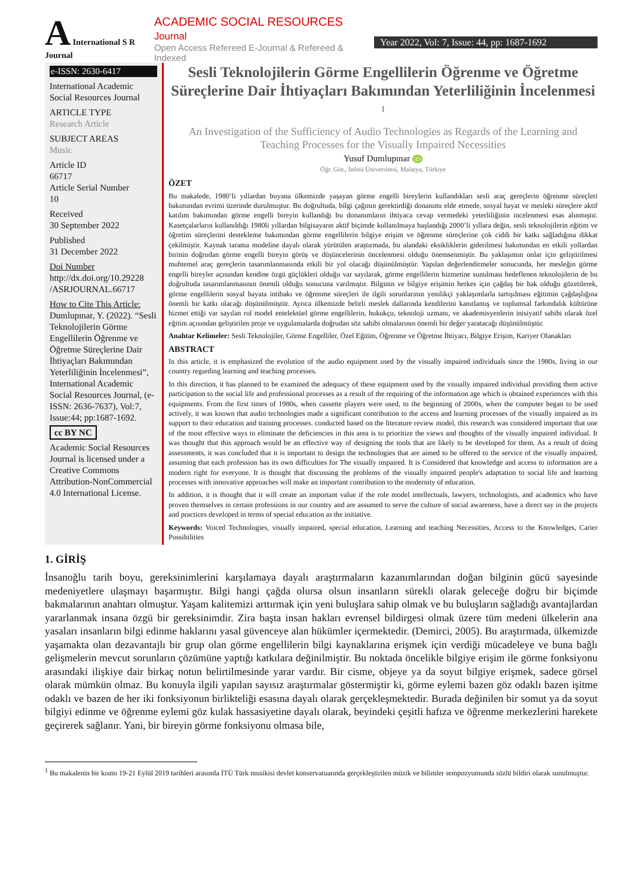A International S R Journal
ACADEMIC SOCIAL RESOURCES Journal
Open Access Refereed E-Journal & Refereed & Indexed
Year 2022, Vol: 7, Issue: 44, pp: 1687-1692
e-ISSN: 2630-6417
International Academic Social Resources Journal
ARTICLE TYPE
Research Article
SUBJECT AREAS
Music
Article ID
66717
Article Serial Number
10
Received
30 September 2022
Published
31 December 2022
Doi Number
http://dx.doi.org/10.29228 /ASRJOURNAL.66717
How to Cite This Article:
Dumlupınar, Y. (2022). “Sesli Teknolojilerin Görme Engellilerin Öğrenme ve Öğretme Süreçlerine Dair İhtiyaçları Bakımından Yeterliliğinin İncelenmesi”, International Academic Social Resources Journal, (e-ISSN: 2636-7637), Vol:7, Issue:44; pp:1687-1692.
cc BY NC
Academic Social Resources Journal is licensed under a Creative Commons Attribution-NonCommercial 4.0 International License.
Sesli Teknolojilerin Görme Engellilerin Öğrenme ve Öğretme Süreçlerine Dair İhtiyaçları Bakımından Yeterliliğinin İncelenmesi <sup>1</sup>
An Investigation of the Sufficiency of Audio Technologies as Regards of the Learning and Teaching Processes for the Visually Impaired Necessities
Yusuf Dumlupınar iD
Öğr. Gör., İnönü Üniversitesi, Malatya, Türkiye
ÖZET
Bu makalede, 1980’li yıllardan buyana ülkemizde yaşayan görme engelli bireylerin kullandıkları sesli araç gereçlerin öğrenme süreçleri bakımından evrimi üzerinde durulmuştur. Bu doğrultuda, bilgi çağının gerektirdiği donanımı elde etmede, sosyal hayat ve mesleki süreçlere aktif katılım bakımından görme engelli bireyin kullandığı bu donanımların ihtiyaca cevap vermedeki yeterliliğinin incelenmesi esas alınmıştır. Kasetçalarların kullanıldığı 1980li yıllardan bilgisayarın aktif biçimde kullanılmaya başlandığı 2000’li yıllara değin, sesli teknolojilerin eğitim ve öğretim süreçlerini destekleme bakımından görme engellilerin bilgiye erişim ve öğrenme süreçlerine çok ciddi bir katkı sağladığına dikkat çekilmiştir. Kaynak tarama modeline dayalı olarak yürütülen araştırmada, bu alandaki eksikliklerin giderilmesi bakımından en etkili yollardan birinin doğrudan görme engelli bireyin görüş ve düşüncelerinin öncelenmesi olduğu önemsenmiştir. Bu yaklaşımın onlar için geliştirilmesi muhtemel araç gereçlerin tasarımlanmasında etkili bir yol olacağı düşünülmüştür. Yapılan değerlendirmeler sonucunda, her mesleğin görme engelli bireyler açısından kendine özgü güçlükleri olduğu var sayılarak, görme engellilerin hizmetine sunulması hedeflenen teknolojilerin de bu doğrultuda tasarımlanmasının önemli olduğu sonucuna varılmıştır. Bilginin ve bilgiye erişimin herkes için çağdaş bir hak olduğu gözetilerek, görme engellilerin sosyal hayata intibakı ve öğrenme süreçleri ile ilgili sorunlarının yenilikçi yaklaşımlarla tartışılması eğitimin çağdaşlığına önemli bir katkı olacağı düşünülmüştür. Ayrıca ülkemizde belirli meslek dallarında kendilerini kanıtlamış ve toplumsal farkındalık kültürüne hizmet ettiği var sayılan rol model entelektüel görme engellilerin, hukukçu, teknoloji uzmanı, ve akademisyenlerin inisiyatif sahibi olarak özel eğitim açısından geliştirilen proje ve uygulamalarda doğrudan söz sahibi olmalarının önemli bir değer yaratacağı düşünülmüştür.
Anahtar Kelimeler: Sesli Teknolojiler, Görme Engelliler, Özel Eğitim, Öğrenme ve Öğretme İhtiyacı, Bilgiye Erişim, Kariyer Olanakları
ABSTRACT
In this article, it is emphasized the evolution of the audio equipment used by the visually impaired individuals since the 1980s, living in our country regarding learning and teaching processes.
In this direction, it has planned to be examined the adequacy of these equipment used by the visually impaired individual providing them active participation to the social life and professional processes as a result of the requiring of the information age which is obtained experiences with this equipments. From the first times of 1980s, when cassette players were used, to the beginning of 2000s, when the computer began to be used actively, it was known that audio technologies made a significant contribution to the access and learning processes of the visually impaired as its support to their education and training processes. conducted based on the literature review model, this research was considered important that one of the most effective ways to eliminate the deficiencies in this area is to prioritize the views and thoughts of the visually impaired individual. It was thought that this approach would be an effective way of designing the tools that are likely to be developed for them. As a result of doing assessments, it was concluded that it is important to design the technologies that are aimed to be offered to the service of the visually impaired, assuming that each profession has its own difficulties for The visually impaired. It is Considered that knowledge and access to information are a modern right for everyone. It is thought that discussing the problems of the visually impaired people's adaptation to social life and learning processes with innovative approaches will make an important contribution to the modernity of education.
In addition, it is thought that it will create an important value if the role model intellectuals, lawyers, technologists, and academics who have proven themselves in certain professions in our country and are assumed to serve the culture of social awareness, have a direct say in the projects and practices developed in terms of special education as the initiative.
Keywords: Voiced Technologies, visually impaired, special education, Learning and teaching Necessities, Access to the Knowledges, Carier Possibilities
1. GİRİŞ
İnsanoğlu tarih boyu, gereksinimlerini karşılamaya dayalı araştırmaların kazanımlarından doğan bilginin gücü sayesinde medeniyetlere ulaşmayı başarmıştır. Bilgi hangi çağda olursa olsun insanların sürekli olarak geleceğe doğru bir biçimde bakmalarının anahtarı olmuştur. Yaşam kalitemizi arttırmak için yeni buluşlara sahip olmak ve bu buluşların sağladığı avantajlardan yararlanmak insana özgü bir gereksinimdir. Zira başta insan hakları evrensel bildirgesi olmak üzere tüm medeni ülkelerin ana yasaları insanların bilgi edinme haklarını yasal güvenceye alan hükümler içermektedir. (Demirci, 2005). Bu araştırmada, ülkemizde yaşamakta olan dezavantajlı bir grup olan görme engellilerin bilgi kaynaklarına erişmek için verdiği mücadeleye ve buna bağlı gelişmelerin mevcut sorunların çözümüne yaptığı katkılara değinilmiştir. Bu noktada öncelikle bilgiye erişim ile görme fonksiyonu arasındaki ilişkiye dair birkaç notun belirtilmesinde yarar vardır. Bir cisme, objeye ya da soyut bilgiye erişmek, sadece görsel olarak mümkün olmaz. Bu konuyla ilgili yapılan sayısız araştırmalar göstermiştir ki, görme eylemi bazen göz odaklı bazen işitme odaklı ve bazen de her iki fonksiyonun birlikteliği esasına dayalı olarak gerçekleşmektedir. Burada değinilen bir somut ya da soyut bilgiyi edinme ve öğrenme eylemi göz kulak hassasiyetine dayalı olarak, beyindeki çeşitli hafıza ve öğrenme merkezlerini harekete geçirerek sağlanır. Yani, bir bireyin görme fonksiyonu olmasa bile,
<sup>1</sup> Bu makalenin bir kısmı 19-21 Eylül 2019 tarihleri arasında İTÜ Türk musikisi devlet konservatuarında gerçekleştirilen müzik ve bilimler sempozyumunda sözlü bildiri olarak sunulmuştur.